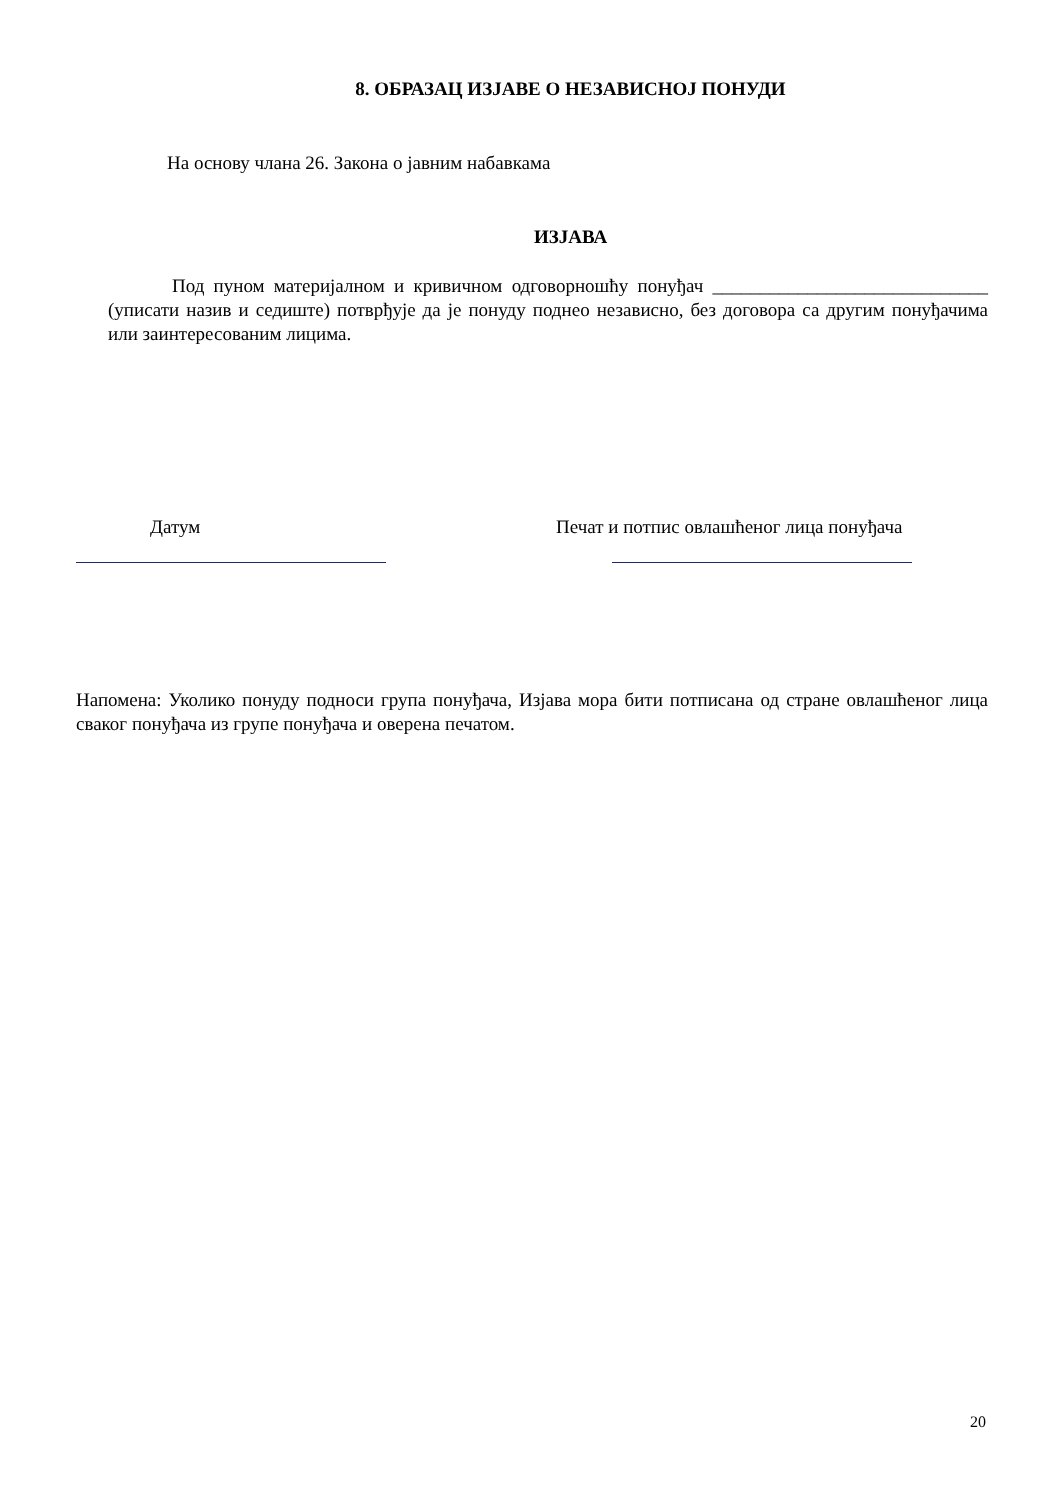8. ОБРАЗАЦ ИЗЈАВЕ О НЕЗАВИСНОЈ ПОНУДИ
На основу члана 26. Закона о јавним набавкама
ИЗЈАВА
Под пуном материјалном и кривичном одговорношћу понуђач _____________________________ (уписати назив и седиште) потврђује да је понуду поднео независно, без договора са другим понуђачима или заинтересованим лицима.
Датум
Печат и потпис овлашћеног лица понуђача
Напомена: Уколико понуду подноси група понуђача, Изјава мора бити потписана од стране овлашћеног лица сваког понуђача из групе понуђача и оверена печатом.
20